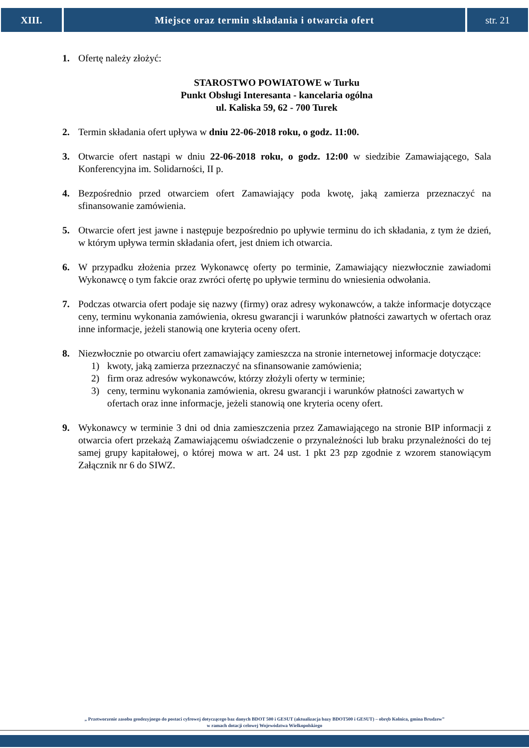XIII. Miejsce oraz termin składania i otwarcia ofert
str. 21
1. Ofertę należy złożyć:
STAROSTWO POWIATOWE w Turku
Punkt Obsługi Interesanta - kancelaria ogólna
ul. Kaliska 59, 62 - 700 Turek
2. Termin składania ofert upływa w dniu 22-06-2018 roku, o godz. 11:00.
3. Otwarcie ofert nastąpi w dniu 22-06-2018 roku, o godz. 12:00 w siedzibie Zamawiającego, Sala Konferencyjna im. Solidarności, II p.
4. Bezpośrednio przed otwarciem ofert Zamawiający poda kwotę, jaką zamierza przeznaczyć na sfinansowanie zamówienia.
5. Otwarcie ofert jest jawne i następuje bezpośrednio po upływie terminu do ich składania, z tym że dzień, w którym upływa termin składania ofert, jest dniem ich otwarcia.
6. W przypadku złożenia przez Wykonawcę oferty po terminie, Zamawiający niezwłocznie zawiadomi Wykonawcę o tym fakcie oraz zwróci ofertę po upływie terminu do wniesienia odwołania.
7. Podczas otwarcia ofert podaje się nazwy (firmy) oraz adresy wykonawców, a także informacje dotyczące ceny, terminu wykonania zamówienia, okresu gwarancji i warunków płatności zawartych w ofertach oraz inne informacje, jeżeli stanowią one kryteria oceny ofert.
8. Niezwłocznie po otwarciu ofert zamawiający zamieszcza na stronie internetowej informacje dotyczące:
1) kwoty, jaką zamierza przeznaczyć na sfinansowanie zamówienia;
2) firm oraz adresów wykonawców, którzy złożyli oferty w terminie;
3) ceny, terminu wykonania zamówienia, okresu gwarancji i warunków płatności zawartych w ofertach oraz inne informacje, jeżeli stanowią one kryteria oceny ofert.
9. Wykonawcy w terminie 3 dni od dnia zamieszczenia przez Zamawiającego na stronie BIP informacji z otwarcia ofert przekażą Zamawiającemu oświadczenie o przynależności lub braku przynależności do tej samej grupy kapitałowej, o której mowa w art. 24 ust. 1 pkt 23 pzp zgodnie z wzorem stanowiącym Załącznik nr 6 do SIWZ.
„ Przetworzenie zasobu geodezyjnego do postaci cyfrowej dotyczącego baz danych BDOT 500 i GESUT (aktualizacja bazy BDOT500 i GESUT) – obręb Kolnica, gmina Brudzew”
w ramach dotacji celowej Województwa Wielkopolskiego